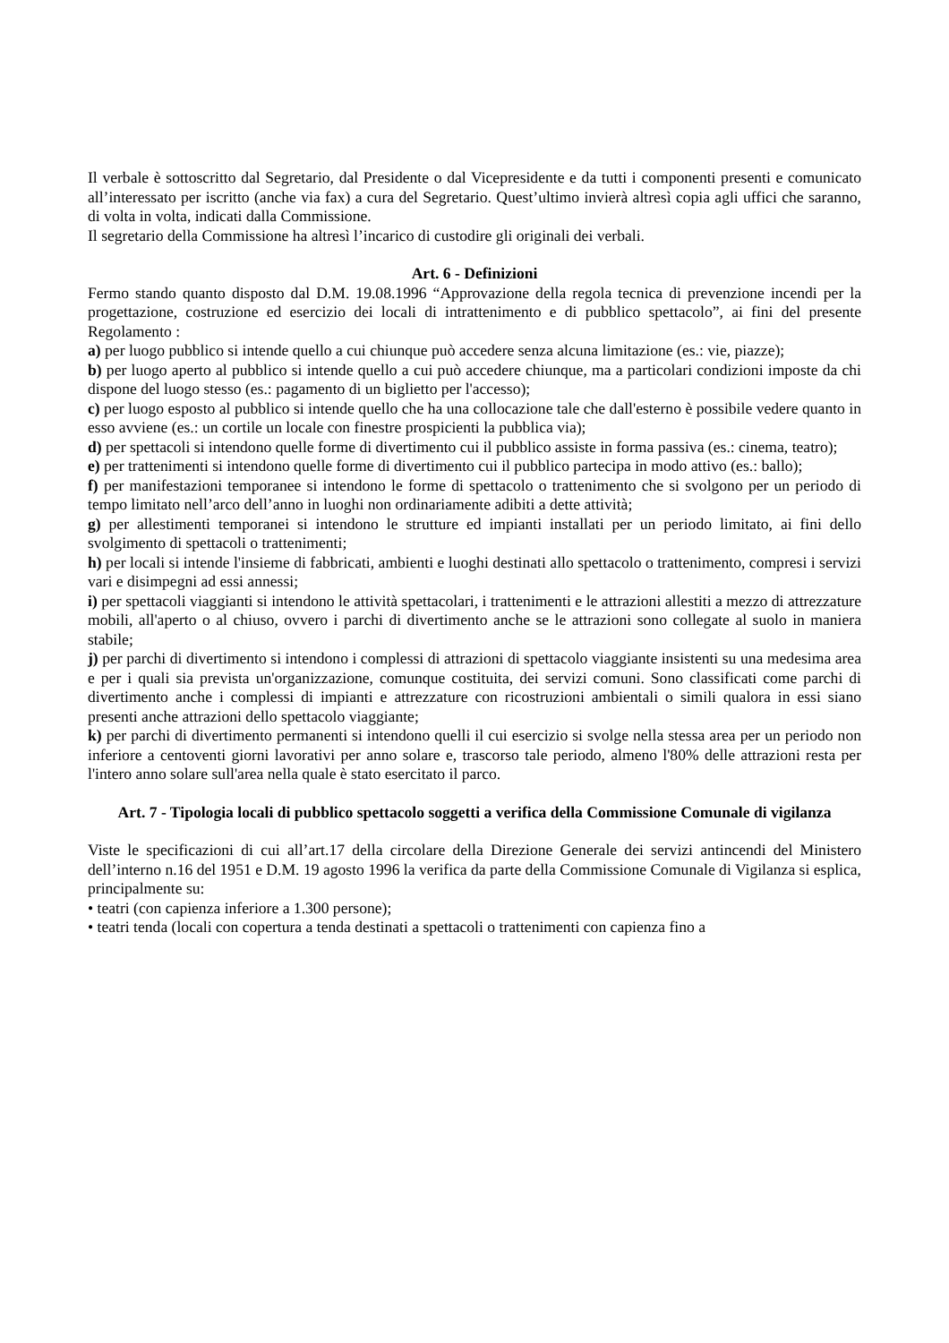Il verbale è sottoscritto dal Segretario, dal Presidente o dal Vicepresidente e da tutti i componenti presenti e comunicato all’interessato per iscritto (anche via fax) a cura del Segretario. Quest’ultimo invierà altresì copia agli uffici che saranno, di volta in volta, indicati dalla Commissione.
Il segretario della Commissione ha altresì l’incarico di custodire gli originali dei verbali.
Art. 6 - Definizioni
Fermo stando quanto disposto dal D.M. 19.08.1996 “Approvazione della regola tecnica di prevenzione incendi per la progettazione, costruzione ed esercizio dei locali di intrattenimento e di pubblico spettacolo”, ai fini del presente Regolamento :
a) per luogo pubblico si intende quello a cui chiunque può accedere senza alcuna limitazione (es.: vie, piazze);
b) per luogo aperto al pubblico si intende quello a cui può accedere chiunque, ma a particolari condizioni imposte da chi dispone del luogo stesso (es.: pagamento di un biglietto per l'accesso);
c) per luogo esposto al pubblico si intende quello che ha una collocazione tale che dall'esterno è possibile vedere quanto in esso avviene (es.: un cortile un locale con finestre prospicienti la pubblica via);
d) per spettacoli si intendono quelle forme di divertimento cui il pubblico assiste in forma passiva (es.: cinema, teatro);
e) per trattenimenti si intendono quelle forme di divertimento cui il pubblico partecipa in modo attivo (es.: ballo);
f) per manifestazioni temporanee si intendono le forme di spettacolo o trattenimento che si svolgono per un periodo di tempo limitato nell’arco dell’anno in luoghi non ordinariamente adibiti a dette attività;
g) per allestimenti temporanei si intendono le strutture ed impianti installati per un periodo limitato, ai fini dello svolgimento di spettacoli o trattenimenti;
h) per locali si intende l'insieme di fabbricati, ambienti e luoghi destinati allo spettacolo o trattenimento, compresi i servizi vari e disimpegni ad essi annessi;
i) per spettacoli viaggianti si intendono le attività spettacolari, i trattenimenti e le attrazioni allestiti a mezzo di attrezzature mobili, all'aperto o al chiuso, ovvero i parchi di divertimento anche se le attrazioni sono collegate al suolo in maniera stabile;
j) per parchi di divertimento si intendono i complessi di attrazioni di spettacolo viaggiante insistenti su una medesima area e per i quali sia prevista un'organizzazione, comunque costituita, dei servizi comuni. Sono classificati come parchi di divertimento anche i complessi di impianti e attrezzature con ricostruzioni ambientali o simili qualora in essi siano presenti anche attrazioni dello spettacolo viaggiante;
k) per parchi di divertimento permanenti si intendono quelli il cui esercizio si svolge nella stessa area per un periodo non inferiore a centoventi giorni lavorativi per anno solare e, trascorso tale periodo, almeno l'80% delle attrazioni resta per l'intero anno solare sull'area nella quale è stato esercitato il parco.
Art. 7 - Tipologia locali di pubblico spettacolo soggetti a verifica della Commissione Comunale di vigilanza
Viste le specificazioni di cui all’art.17 della circolare della Direzione Generale dei servizi antincendi del Ministero dell’interno n.16 del 1951 e D.M. 19 agosto 1996 la verifica da parte della Commissione Comunale di Vigilanza si esplica, principalmente su:
• teatri (con capienza inferiore a 1.300 persone);
• teatri tenda (locali con copertura a tenda destinati a spettacoli o trattenimenti con capienza fino a